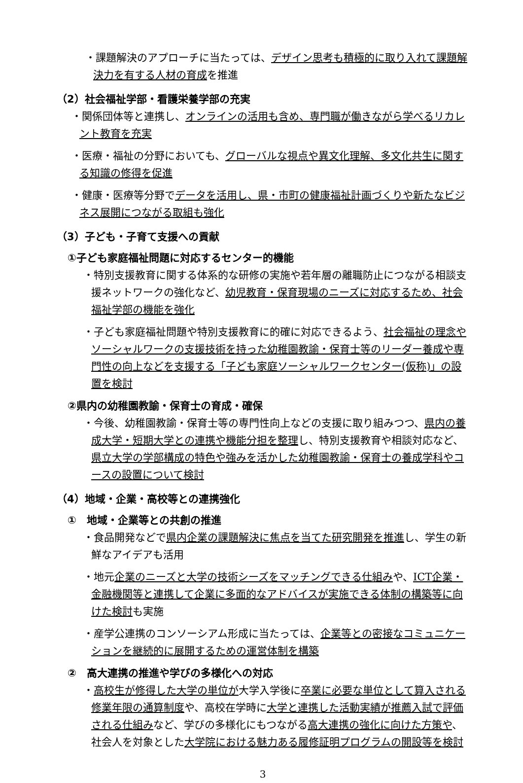・課題解決のアプローチに当たっては、デザイン思考も積極的に取り入れて課題解決力を有する人材の育成を推進
（2）社会福祉学部・看護栄養学部の充実
・関係団体等と連携し、オンラインの活用も含め、専門職が働きながら学べるリカレント教育を充実
・医療・福祉の分野においても、グローバルな視点や異文化理解、多文化共生に関する知識の修得を促進
・健康・医療等分野でデータを活用し、県・市町の健康福祉計画づくりや新たなビジネス展開につながる取組も強化
（3）子ども・子育て支援への貢献
①子ども家庭福祉問題に対応するセンター的機能
・特別支援教育に関する体系的な研修の実施や若年層の離職防止につながる相談支援ネットワークの強化など、幼児教育・保育現場のニーズに対応するため、社会福祉学部の機能を強化
・子ども家庭福祉問題や特別支援教育に的確に対応できるよう、社会福祉の理念やソーシャルワークの支援技術を持った幼稚園教諭・保育士等のリーダー養成や専門性の向上などを支援する「子ども家庭ソーシャルワークセンター(仮称)」の設置を検討
②県内の幼稚園教諭・保育士の育成・確保
・今後、幼稚園教諭・保育士等の専門性向上などの支援に取り組みつつ、県内の養成大学・短期大学との連携や機能分担を整理し、特別支援教育や相談対応など、県立大学の学部構成の特色や強みを活かした幼稚園教諭・保育士の養成学科やコースの設置について検討
（4）地域・企業・高校等との連携強化
①　地域・企業等との共創の推進
・食品開発などで県内企業の課題解決に焦点を当てた研究開発を推進し、学生の新鮮なアイデアも活用
・地元企業のニーズと大学の技術シーズをマッチングできる仕組みや、ICT企業・金融機関等と連携して企業に多面的なアドバイスが実施できる体制の構築等に向けた検討も実施
・産学公連携のコンソーシアム形成に当たっては、企業等との密接なコミュニケーションを継続的に展開するための運営体制を構築
②　高大連携の推進や学びの多様化への対応
・高校生が修得した大学の単位が大学入学後に卒業に必要な単位として算入される修業年限の通算制度や、高校在学時に大学と連携した活動実績が推薦入試で評価される仕組みなど、学びの多様化にもつながる高大連携の強化に向けた方策や、社会人を対象とした大学院における魅力ある履修証明プログラムの開設等を検討
3